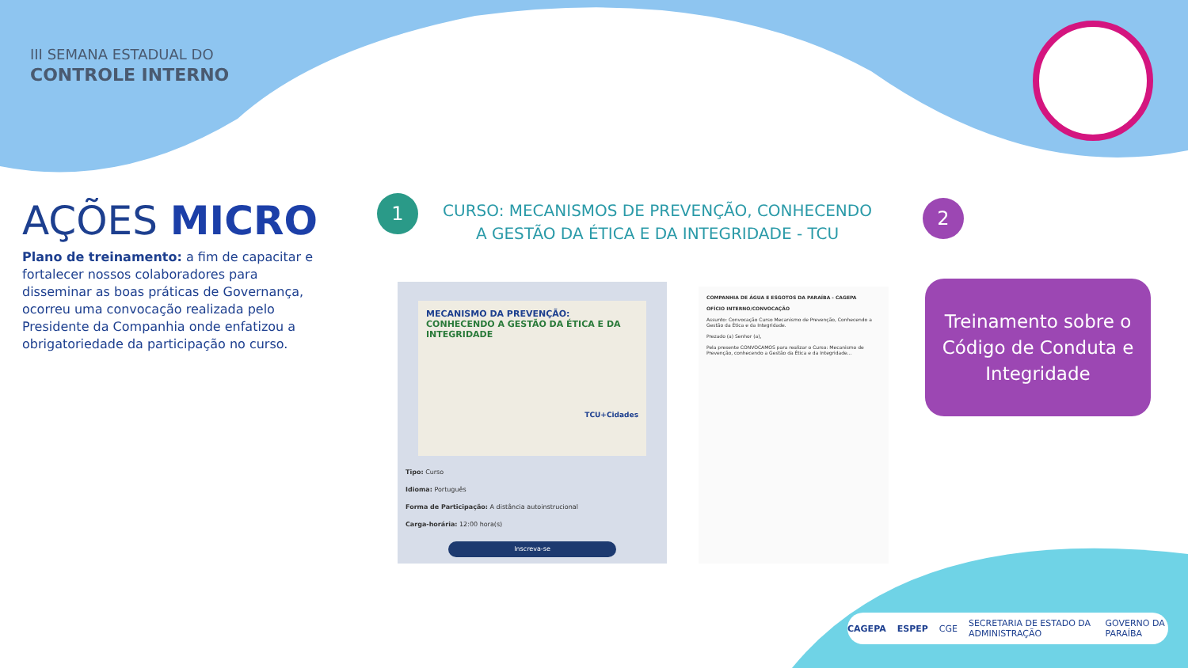III SEMANA ESTADUAL DO
CONTROLE INTERNO
AÇÕES MICRO
Plano de treinamento: a fim de capacitar e fortalecer nossos colaboradores para disseminar as boas práticas de Governança, ocorreu uma convocação realizada pelo Presidente da Companhia onde enfatizou a obrigatoriedade da participação no curso.
1
CURSO: MECANISMOS DE PREVENÇÃO, CONHECENDO A GESTÃO DA ÉTICA E DA INTEGRIDADE - TCU
2
MECANISMO DA PREVENÇÃO:
CONHECENDO A GESTÃO DA ÉTICA E DA INTEGRIDADE
TCU+Cidades
Tipo: Curso
Idioma: Português
Forma de Participação: A distância autoinstrucional
Carga-horária: 12:00 hora(s)
Inscreva-se
COMPANHIA DE ÁGUA E ESGOTOS DA PARAÍBA - CAGEPA
OFÍCIO INTERNO/CONVOCAÇÃO
Assunto: Convocação Curso Mecanismo de Prevenção, Conhecendo a Gestão da Ética e da Integridade.
Prezado (a) Senhor (a),
Pela presente CONVOCAMOS para realizar o Curso: Mecanismo de Prevenção, conhecendo a Gestão da Ética e da Integridade...
Treinamento sobre o Código de Conduta e Integridade
CAGEPA ESPEP CGE SECRETARIA DE ESTADO DA ADMINISTRAÇÃO GOVERNO DA PARAÍBA